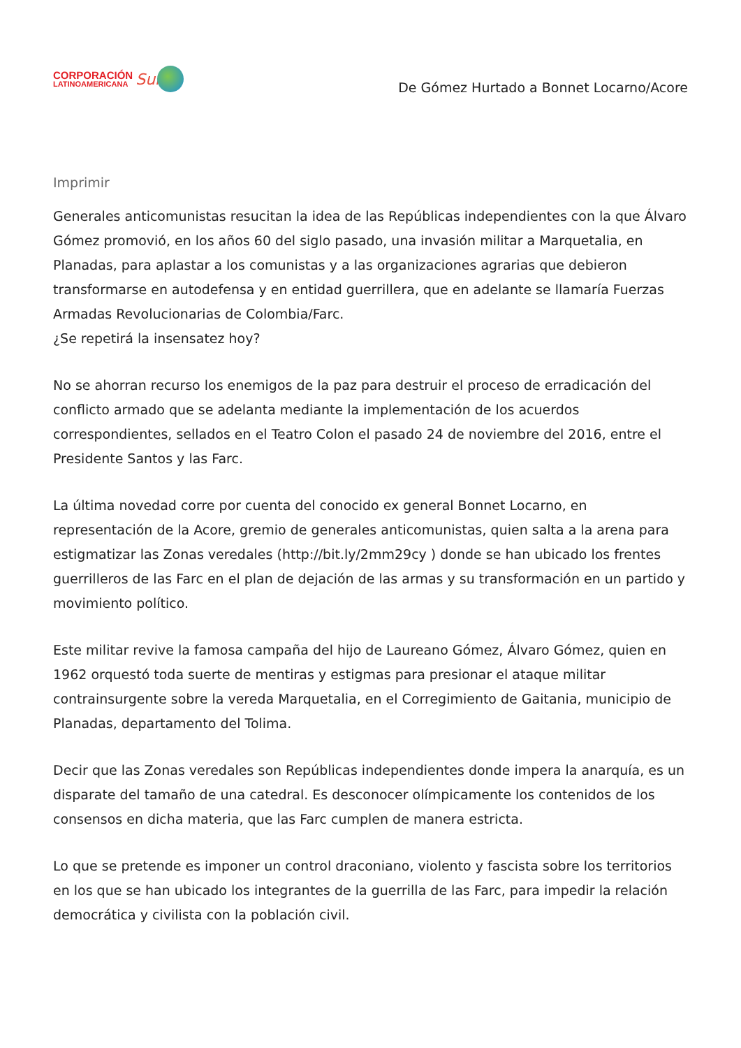CORPORACIÓN
LATINOAMERICANA
Sur
De Gómez Hurtado a Bonnet Locarno/Acore
Imprimir
Generales anticomunistas resucitan la idea de las Repúblicas independientes con la que Álvaro Gómez promovió, en los años 60 del siglo pasado, una invasión militar a Marquetalia, en Planadas, para aplastar a los comunistas y a las organizaciones agrarias que debieron transformarse en autodefensa y en entidad guerrillera, que en adelante se llamaría Fuerzas Armadas Revolucionarias de Colombia/Farc.
¿Se repetirá la insensatez hoy?
No se ahorran recurso los enemigos de la paz para destruir el proceso de erradicación del conflicto armado que se adelanta mediante la implementación de los acuerdos correspondientes, sellados en el Teatro Colon el pasado 24 de noviembre del 2016, entre el Presidente Santos y las Farc.
La última novedad corre por cuenta del conocido ex general Bonnet Locarno, en representación de la Acore, gremio de generales anticomunistas, quien salta a la arena para estigmatizar las Zonas veredales (http://bit.ly/2mm29cy ) donde se han ubicado los frentes guerrilleros de las Farc en el plan de dejación de las armas y su transformación en un partido y movimiento político.
Este militar revive la famosa campaña del hijo de Laureano Gómez, Álvaro Gómez, quien en 1962 orquestó toda suerte de mentiras y estigmas para presionar el ataque militar contrainsurgente sobre la vereda Marquetalia, en el Corregimiento de Gaitania, municipio de Planadas, departamento del Tolima.
Decir que las Zonas veredales son Repúblicas independientes donde impera la anarquía, es un disparate del tamaño de una catedral. Es desconocer olímpicamente los contenidos de los consensos en dicha materia, que las Farc cumplen de manera estricta.
Lo que se pretende es imponer un control draconiano, violento y fascista sobre los territorios en los que se han ubicado los integrantes de la guerrilla de las Farc, para impedir la relación democrática y civilista con la población civil.